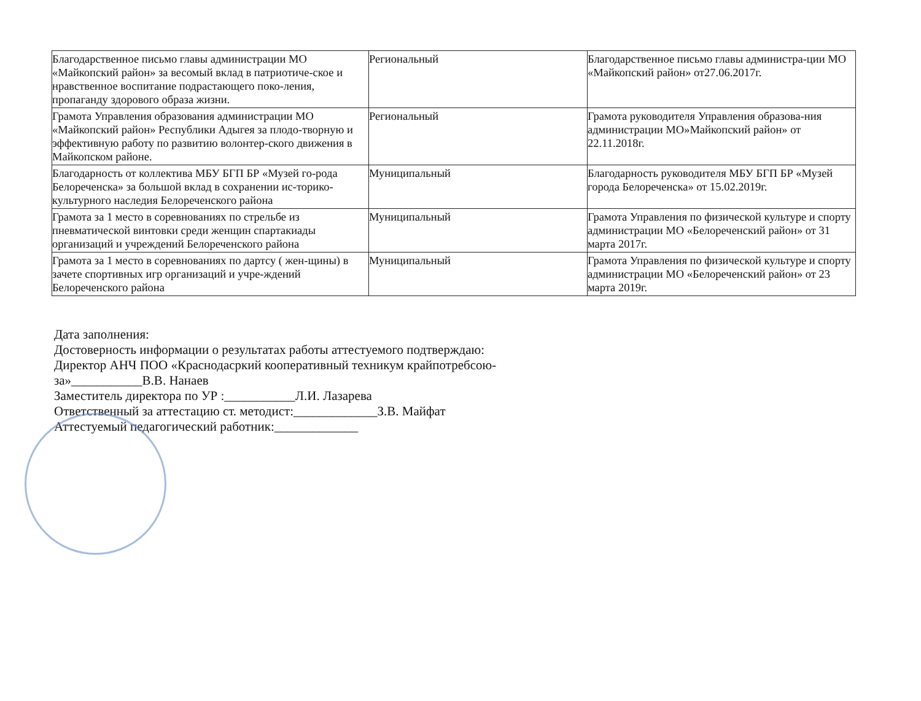| Благодарственное письмо главы администрации МО «Майкопский район» за весомый вклад в патриотиче-ское и нравственное воспитание подрастающего поко-ления, пропаганду здорового образа жизни. | Региональный | Благодарственное письмо главы администра-ции МО «Майкопский район» от27.06.2017г. |
| Грамота Управления образования администрации МО «Майкопский район» Республики Адыгея за плодо-творную и эффективную работу по развитию волонтер-ского движения в Майкопском районе. | Региональный | Грамота руководителя Управления образова-ния администрации МО»Майкопский район» от 22.11.2018г. |
| Благодарность от коллектива МБУ БГП БР «Музей го-рода Белореченска» за большой вклад в сохранении ис-торико-культурного наследия Белореченского района | Муниципальный | Благодарность руководителя МБУ БГП БР «Музей города Белореченска» от 15.02.2019г. |
| Грамота за 1 место в соревнованиях по стрельбе из пневматической винтовки среди женщин спартакиады организаций и учреждений Белореченского района | Муниципальный | Грамота Управления по физической культуре и спорту администрации МО «Белореченский район» от 31 марта 2017г. |
| Грамота за 1 место в соревнованиях по дартсу ( жен-щины) в зачете спортивных игр организаций и учре-ждений Белореченского района | Муниципальный | Грамота Управления по физической культуре и спорту администрации МО «Белореченский район» от 23 марта 2019г. |
Дата заполнения:
Достоверность информации о результатах работы аттестуемого подтверждаю:
Директор АНЧ ПОО «Краснодасркий кооперативный техникум крайпотребсою-
за»___________В.В. Нанаев
Заместитель директора по УР :___________Л.И. Лазарева
Ответственный за аттестацию ст. методист:_____________З.В. Майфат
Аттестуемый педагогический работник:_____________